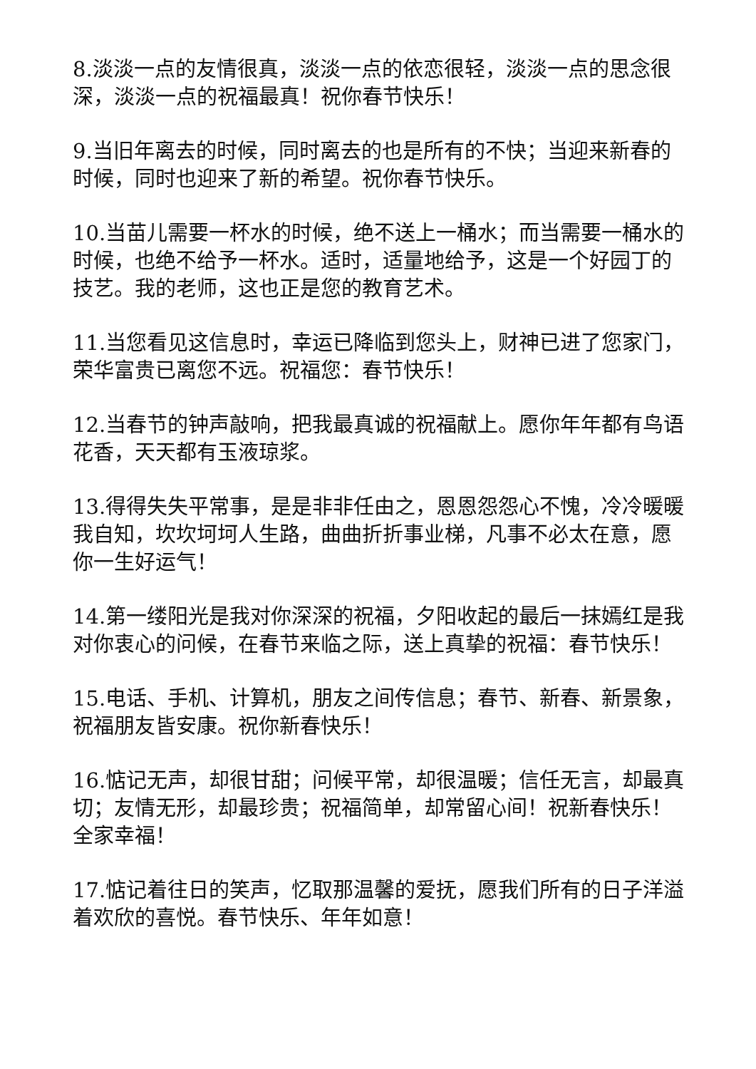8.淡淡一点的友情很真，淡淡一点的依恋很轻，淡淡一点的思念很深，淡淡一点的祝福最真！祝你春节快乐！
9.当旧年离去的时候，同时离去的也是所有的不快；当迎来新春的时候，同时也迎来了新的希望。祝你春节快乐。
10.当苗儿需要一杯水的时候，绝不送上一桶水；而当需要一桶水的时候，也绝不给予一杯水。适时，适量地给予，这是一个好园丁的技艺。我的老师，这也正是您的教育艺术。
11.当您看见这信息时，幸运已降临到您头上，财神已进了您家门，荣华富贵已离您不远。祝福您：春节快乐！
12.当春节的钟声敲响，把我最真诚的祝福献上。愿你年年都有鸟语花香，天天都有玉液琼浆。
13.得得失失平常事，是是非非任由之，恩恩怨怨心不愧，冷冷暖暖我自知，坎坎坷坷人生路，曲曲折折事业梯，凡事不必太在意，愿你一生好运气！
14.第一缕阳光是我对你深深的祝福，夕阳收起的最后一抹嫣红是我对你衷心的问候，在春节来临之际，送上真挚的祝福：春节快乐！
15.电话、手机、计算机，朋友之间传信息；春节、新春、新景象，祝福朋友皆安康。祝你新春快乐！
16.惦记无声，却很甘甜；问候平常，却很温暖；信任无言，却最真切；友情无形，却最珍贵；祝福简单，却常留心间！祝新春快乐！全家幸福！
17.惦记着往日的笑声，忆取那温馨的爱抚，愿我们所有的日子洋溢着欢欣的喜悦。春节快乐、年年如意！